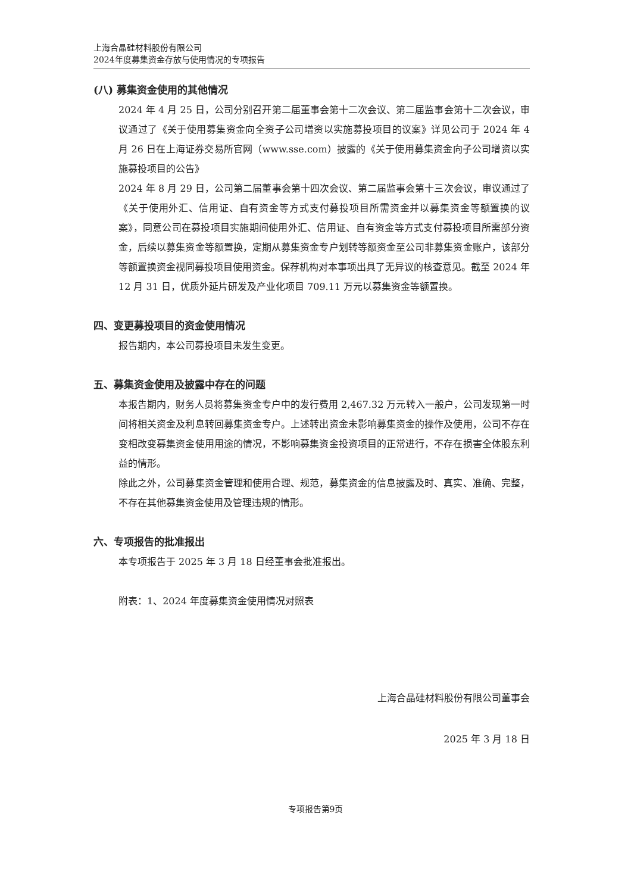上海合晶硅材料股份有限公司
2024年度募集资金存放与使用情况的专项报告
(八) 募集资金使用的其他情况
2024 年 4 月 25 日，公司分别召开第二届董事会第十二次会议、第二届监事会第十二次会议，审议通过了《关于使用募集资金向全资子公司增资以实施募投项目的议案》详见公司于 2024 年 4 月 26 日在上海证券交易所官网（www.sse.com）披露的《关于使用募集资金向子公司增资以实施募投项目的公告》
2024 年 8 月 29 日，公司第二届董事会第十四次会议、第二届监事会第十三次会议，审议通过了《关于使用外汇、信用证、自有资金等方式支付募投项目所需资金并以募集资金等额置换的议案》，同意公司在募投项目实施期间使用外汇、信用证、自有资金等方式支付募投项目所需部分资金，后续以募集资金等额置换，定期从募集资金专户划转等额资金至公司非募集资金账户，该部分等额置换资金视同募投项目使用资金。保荐机构对本事项出具了无异议的核查意见。截至 2024 年 12 月 31 日，优质外延片研发及产业化项目 709.11 万元以募集资金等额置换。
四、变更募投项目的资金使用情况
报告期内，本公司募投项目未发生变更。
五、募集资金使用及披露中存在的问题
本报告期内，财务人员将募集资金专户中的发行费用 2,467.32 万元转入一般户，公司发现第一时间将相关资金及利息转回募集资金专户。上述转出资金未影响募集资金的操作及使用，公司不存在变相改变募集资金使用用途的情况，不影响募集资金投资项目的正常进行，不存在损害全体股东利益的情形。
除此之外，公司募集资金管理和使用合理、规范，募集资金的信息披露及时、真实、准确、完整，不存在其他募集资金使用及管理违规的情形。
六、专项报告的批准报出
本专项报告于 2025 年 3 月 18 日经董事会批准报出。
附表：1、2024 年度募集资金使用情况对照表
上海合晶硅材料股份有限公司董事会
2025 年 3 月 18 日
专项报告第9页